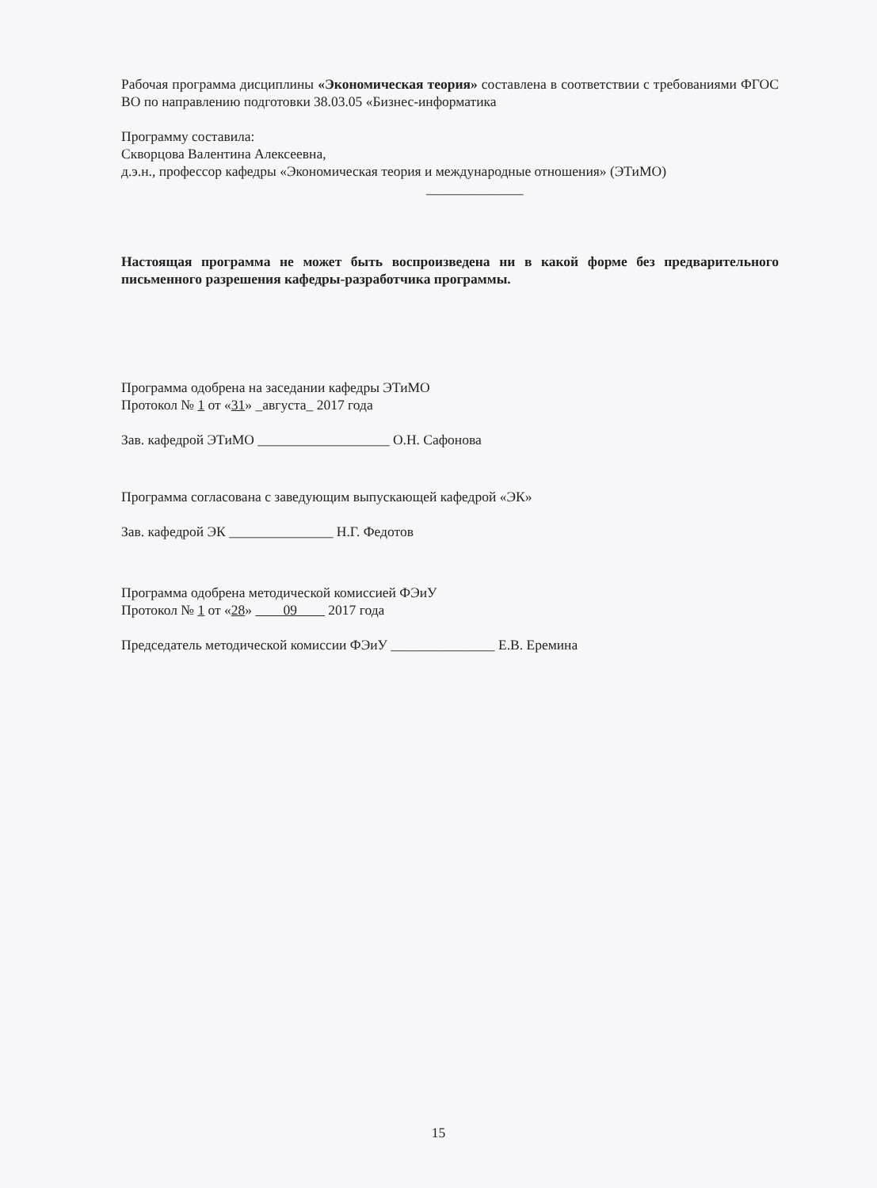Рабочая программа дисциплины «Экономическая теория» составлена в соответствии с требованиями ФГОС ВО по направлению подготовки 38.03.05 «Бизнес-информатика
Программу составила:
Скворцова Валентина Алексеевна,
д.э.н., профессор кафедры «Экономическая теория и международные отношения» (ЭТиМО)
______________
Настоящая программа не может быть воспроизведена ни в какой форме без предварительного письменного разрешения кафедры-разработчика программы.
Программа одобрена на заседании кафедры ЭТиМО
Протокол № 1 от «31» _августа_ 2017 года
Зав. кафедрой ЭТиМО ___________________ О.Н. Сафонова
Программа согласована с заведующим выпускающей кафедрой «ЭК»
Зав. кафедрой ЭК _______________ Н.Г. Федотов
Программа одобрена методической комиссией ФЭиУ
Протокол № 1 от «28» 09 2017 года
Председатель методической комиссии ФЭиУ _______________ Е.В. Еремина
15